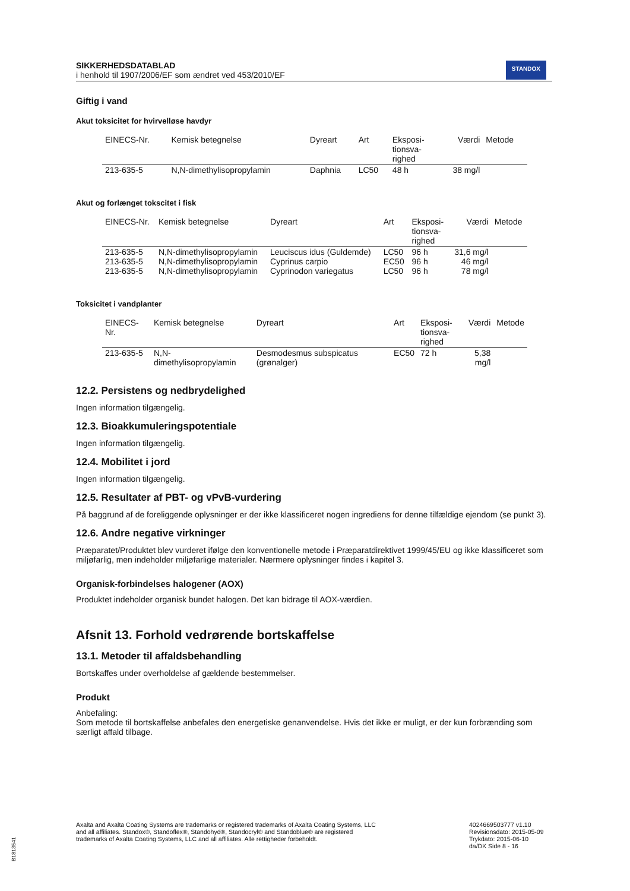SIKKERHEDSDATABLAD
i henhold til 1907/2006/EF som ændret ved 453/2010/EF
STANDOX
Giftig i vand
Akut toksicitet for hvirvelløse havdyr
| EINECS-Nr. | Kemisk betegnelse | Dyreart | Art | Eksposi- tionsva- righed | Værdi | Metode |
| --- | --- | --- | --- | --- | --- | --- |
| 213-635-5 | N,N-dimethylisopropylamin | Daphnia | LC50 | 48 h | 38 mg/l | |
Akut og forlænget tokscitet i fisk
| EINECS-Nr. | Kemisk betegnelse | Dyreart | Art | Eksposi- tionsva- righed | Værdi | Metode |
| --- | --- | --- | --- | --- | --- | --- |
| 213-635-5 | N,N-dimethylisopropylamin | Leuciscus idus (Guldemde) | LC50 | 96 h | 31,6 mg/l | |
| 213-635-5 | N,N-dimethylisopropylamin | Cyprinus carpio | EC50 | 96 h | 46 mg/l | |
| 213-635-5 | N,N-dimethylisopropylamin | Cyprinodon variegatus | LC50 | 96 h | 78 mg/l | |
Toksicitet i vandplanter
| EINECS-Nr. | Kemisk betegnelse | Dyreart | Art | Eksposi- tionsva- righed | Værdi | Metode |
| --- | --- | --- | --- | --- | --- | --- |
| 213-635-5 | N,N-dimethylisopropylamin | Desmodesmus subspicatus (grønalger) | EC50 | 72 h | 5,38 mg/l | |
12.2. Persistens og nedbrydelighed
Ingen information tilgængelig.
12.3. Bioakkumuleringspotentiale
Ingen information tilgængelig.
12.4. Mobilitet i jord
Ingen information tilgængelig.
12.5. Resultater af PBT- og vPvB-vurdering
På baggrund af de foreliggende oplysninger er der ikke klassificeret nogen ingrediens for denne tilfældige ejendom (se punkt 3).
12.6. Andre negative virkninger
Præparatet/Produktet blev vurderet ifølge den konventionelle metode i Præparatdirektivet 1999/45/EU og ikke klassificeret som miljøfarlig, men indeholder miljøfarlige materialer. Nærmere oplysninger findes i kapitel 3.
Organisk-forbindelses halogener (AOX)
Produktet indeholder organisk bundet halogen. Det kan bidrage til AOX-værdien.
Afsnit 13. Forhold vedrørende bortskaffelse
13.1. Metoder til affaldsbehandling
Bortskaffes under overholdelse af gældende bestemmelser.
Produkt
Anbefaling:
Som metode til bortskaffelse anbefales den energetiske genanvendelse. Hvis det ikke er muligt, er der kun forbrænding som særligt affald tilbage.
Axalta and Axalta Coating Systems are trademarks or registered trademarks of Axalta Coating Systems, LLC and all affiliates. Standox®, Standoflex®, Standohyd®, Standocryl® and Standoblue® are registered trademarks of Axalta Coating Systems, LLC and all affiliates. Alle rettigheder forbeholdt.
4024669503777 v1.10
Revisionsdato: 2015-05-09
Trykdato: 2015-06-10
da/DK Side 8 - 16
B1813541